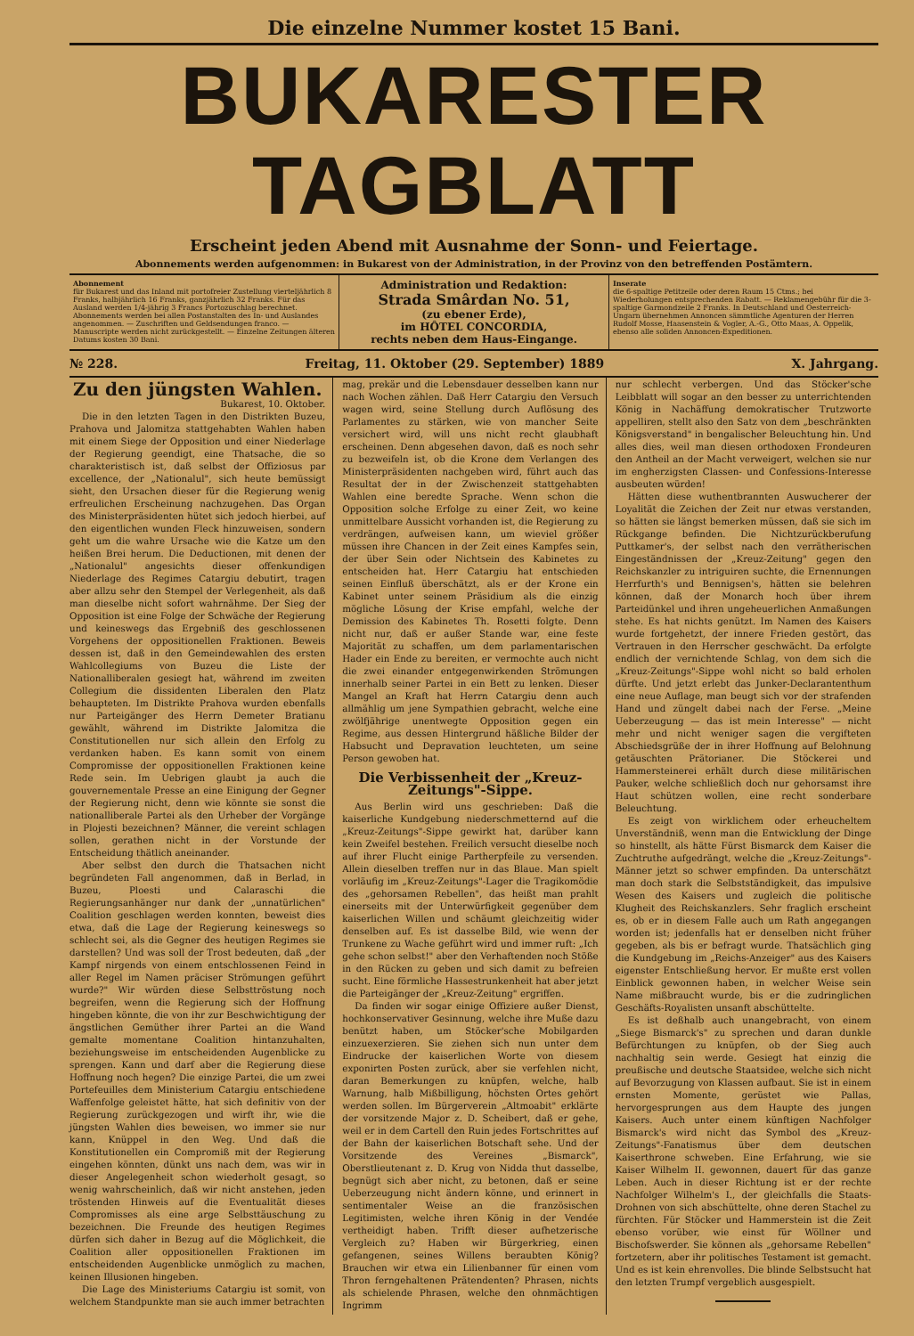Die einzelne Nummer kostet 15 Bani.
BUKARESTER TAGBLATT
Erscheint jeden Abend mit Ausnahme der Sonn- und Feiertage.
Abonnements werden aufgenommen: in Bukarest von der Administration, in der Provinz von den betreffenden Postämtern.
Abonnement
für Bukarest und das Inland mit portofreier Zustellung vierteljährlich 8 Franks, halbjährlich 16 Franks, ganzjährlich 32 Franks. Für das Ausland werden 1/4-jährig 3 Francs Portozuschlag berechnet. Abonnements werden bei allen Postanstalten des In- und Auslandes angenommen. — Zuschriften und Geldsendungen franco. — Manuscripte werden nicht zurückgestellt. — Einzelne Zeitungen älteren Datums kosten 30 Bani.
Administration und Redaktion:
Strada Smârdan No. 51,
(zu ebener Erde),
im HÔTEL CONCORDIA,
rechts neben dem Haus-Eingange.
Inserate
die 6-spaltige Petitzeile oder deren Raum 15 Ctms.; bei Wiederholungen entsprechenden Rabatt. — Reklamengebühr für die 3-spaltige Garmondzeile 2 Franks. In Deutschland und Oesterreich-Ungarn übernehmen Annoncen sämmtliche Agenturen der Herren Rudolf Mosse, Haasenstein & Vogler, A.-G., Otto Maas, A. Oppelik, ebenso alle soliden Annoncen-Expeditionen.
№ 228. Freitag, 11. Oktober (29. September) 1889 X. Jahrgang.
Zu den jüngsten Wahlen.
Bukarest, 10. Oktober.
Die in den letzten Tagen in den Distrikten Buzeu, Prahova und Jalomitza stattgehabten Wahlen haben mit einem Siege der Opposition und einer Niederlage der Regierung geendigt, eine Thatsache, die so charakteristisch ist, daß selbst der Offiziosus par excellence, der „Nationalul", sich heute bemüssigt sieht, den Ursachen dieser für die Regierung wenig erfreulichen Erscheinung nachzugehen. Das Organ des Ministerpräsidenten hütet sich jedoch hierbei, auf den eigentlichen wunden Fleck hinzuweisen, sondern geht um die wahre Ursache wie die Katze um den heißen Brei herum. Die Deductionen, mit denen der „Nationalul" angesichts dieser offenkundigen Niederlage des Regimes Catargiu debutirt, tragen aber allzu sehr den Stempel der Verlegenheit, als daß man dieselbe nicht sofort wahrnähme. Der Sieg der Opposition ist eine Folge der Schwäche der Regierung und keineswegs das Ergebniß des geschlossenen Vorgehens der oppositionellen Fraktionen. Beweis dessen ist, daß in den Gemeindewahlen des ersten Wahlcollegiums von Buzeu die Liste der Nationalliberalen gesiegt hat, während im zweiten Collegium die dissidenten Liberalen den Platz behaupteten. Im Distrikte Prahova wurden ebenfalls nur Parteigänger des Herrn Demeter Bratianu gewählt, während im Distrikte Jalomitza die Constitutionellen nur sich allein den Erfolg zu verdanken haben. Es kann somit von einem Compromisse der oppositionellen Fraktionen keine Rede sein. Im Uebrigen glaubt ja auch die gouvernementale Presse an eine Einigung der Gegner der Regierung nicht, denn wie könnte sie sonst die nationalliberale Partei als den Urheber der Vorgänge in Plojesti bezeichnen? Männer, die vereint schlagen sollen, gerathen nicht in der Vorstunde der Entscheidung thätlich aneinander.
Aber selbst den durch die Thatsachen nicht begründeten Fall angenommen, daß in Berlad, in Buzeu, Ploesti und Calaraschi die Regierungsanhänger nur dank der „unnatürlichen" Coalition geschlagen werden konnten, beweist dies etwa, daß die Lage der Regierung keineswegs so schlecht sei, als die Gegner des heutigen Regimes sie darstellen? Und was soll der Trost bedeuten, daß „der Kampf nirgends von einem entschlossenen Feind in aller Regel im Namen präciser Strömungen geführt wurde?" Wir würden diese Selbsttröstung noch begreifen, wenn die Regierung sich der Hoffnung hingeben könnte, die von ihr zur Beschwichtigung der ängstlichen Gemüther ihrer Partei an die Wand gemalte momentane Coalition hintanzuhalten, beziehungsweise im entscheidenden Augenblicke zu sprengen. Kann und darf aber die Regierung diese Hoffnung noch hegen? Die einzige Partei, die um zwei Portefeuilles dem Ministerium Catargiu entschiedene Waffenfolge geleistet hätte, hat sich definitiv von der Regierung zurückgezogen und wirft ihr, wie die jüngsten Wahlen dies beweisen, wo immer sie nur kann, Knüppel in den Weg. Und daß die Konstitutionellen ein Compromiß mit der Regierung eingehen könnten, dünkt uns nach dem, was wir in dieser Angelegenheit schon wiederholt gesagt, so wenig wahrscheinlich, daß wir nicht anstehen, jeden tröstenden Hinweis auf die Eventualität dieses Compromisses als eine arge Selbsttäuschung zu bezeichnen. Die Freunde des heutigen Regimes dürfen sich daher in Bezug auf die Möglichkeit, die Coalition aller oppositionellen Fraktionen im entscheidenden Augenblicke unmöglich zu machen, keinen Illusionen hingeben.
Die Lage des Ministeriums Catargiu ist somit, von welchem Standpunkte man sie auch immer betrachten
mag, prekär und die Lebensdauer desselben kann nur nach Wochen zählen. Daß Herr Catargiu den Versuch wagen wird, seine Stellung durch Auflösung des Parlamentes zu stärken, wie von mancher Seite versichert wird, will uns nicht recht glaubhaft erscheinen. Denn abgesehen davon, daß es noch sehr zu bezweifeln ist, ob die Krone dem Verlangen des Ministerpräsidenten nachgeben wird, führt auch das Resultat der in der Zwischenzeit stattgehabten Wahlen eine beredte Sprache. Wenn schon die Opposition solche Erfolge zu einer Zeit, wo keine unmittelbare Aussicht vorhanden ist, die Regierung zu verdrängen, aufweisen kann, um wieviel größer müssen ihre Chancen in der Zeit eines Kampfes sein, der über Sein oder Nichtsein des Kabinetes zu entscheiden hat. Herr Catargiu hat entschieden seinen Einfluß überschätzt, als er der Krone ein Kabinet unter seinem Präsidium als die einzig mögliche Lösung der Krise empfahl, welche der Demission des Kabinetes Th. Rosetti folgte. Denn nicht nur, daß er außer Stande war, eine feste Majorität zu schaffen, um dem parlamentarischen Hader ein Ende zu bereiten, er vermochte auch nicht die zwei einander entgegenwirkenden Strömungen innerhalb seiner Partei in ein Bett zu lenken. Dieser Mangel an Kraft hat Herrn Catargiu denn auch allmählig um jene Sympathien gebracht, welche eine zwölfjährige unentwegte Opposition gegen ein Regime, aus dessen Hintergrund häßliche Bilder der Habsucht und Depravation leuchteten, um seine Person gewoben hat.
Die Verbissenheit der „Kreuz-Zeitungs"-Sippe.
Aus Berlin wird uns geschrieben: Daß die kaiserliche Kundgebung niederschmetternd auf die „Kreuz-Zeitungs"-Sippe gewirkt hat, darüber kann kein Zweifel bestehen. Freilich versucht dieselbe noch auf ihrer Flucht einige Partherpfeile zu versenden. Allein dieselben treffen nur in das Blaue. Man spielt vorläufig im „Kreuz-Zeitungs"-Lager die Tragikomödie des „gehorsamen Rebellen", das heißt man prahlt einerseits mit der Unterwürfigkeit gegenüber dem kaiserlichen Willen und schäumt gleichzeitig wider denselben auf. Es ist dasselbe Bild, wie wenn der Trunkene zu Wache geführt wird und immer ruft: „Ich gehe schon selbst!" aber den Verhaftenden noch Stöße in den Rücken zu geben und sich damit zu befreien sucht. Eine förmliche Hassestrunkenheit hat aber jetzt die Parteigänger der „Kreuz-Zeitung" ergriffen.
Da finden wir sogar einige Offiziere außer Dienst, hochkonservativer Gesinnung, welche ihre Muße dazu benützt haben, um Stöcker'sche Mobilgarden einzuexerzieren. Sie ziehen sich nun unter dem Eindrucke der kaiserlichen Worte von diesem exponirten Posten zurück, aber sie verfehlen nicht, daran Bemerkungen zu knüpfen, welche, halb Warnung, halb Mißbilligung, höchsten Ortes gehört werden sollen. Im Bürgerverein „Altmoabit" erklärte der vorsitzende Major z. D. Scheibert, daß er gehe, weil er in dem Cartell den Ruin jedes Fortschrittes auf der Bahn der kaiserlichen Botschaft sehe. Und der Vorsitzende des Vereines „Bismarck", Oberstlieutenant z. D. Krug von Nidda thut dasselbe, begnügt sich aber nicht, zu betonen, daß er seine Ueberzeugung nicht ändern könne, und erinnert in sentimentaler Weise an die französischen Legitimisten, welche ihren König in der Vendée vertheidigt haben. Trifft dieser aufhetzerische Vergleich zu? Haben wir Bürgerkrieg, einen gefangenen, seines Willens beraubten König? Brauchen wir etwa ein Lilienbanner für einen vom Thron ferngehaltenen Prätendenten? Phrasen, nichts als schielende Phrasen, welche den ohnmächtigen Ingrimm
nur schlecht verbergen. Und das Stöcker'sche Leibblatt will sogar an den besser zu unterrichtenden König in Nachäffung demokratischer Trutzworte appelliren, stellt also den Satz von dem „beschränkten Königsverstand" in bengalischer Beleuchtung hin. Und alles dies, weil man diesen orthodoxen Frondeuren den Antheil an der Macht verweigert, welchen sie nur im engherzigsten Classen- und Confessions-Interesse ausbeuten würden!
Hätten diese wuthentbrannten Auswucherer der Loyalität die Zeichen der Zeit nur etwas verstanden, so hätten sie längst bemerken müssen, daß sie sich im Rückgange befinden. Die Nichtzurückberufung Puttkamer's, der selbst nach den verrätherischen Eingeständnissen der „Kreuz-Zeitung" gegen den Reichskanzler zu intriguiren suchte, die Ernennungen Herrfurth's und Bennigsen's, hätten sie belehren können, daß der Monarch hoch über ihrem Parteidünkel und ihren ungeheuerlichen Anmaßungen stehe. Es hat nichts genützt. Im Namen des Kaisers wurde fortgehetzt, der innere Frieden gestört, das Vertrauen in den Herrscher geschwächt. Da erfolgte endlich der vernichtende Schlag, von dem sich die „Kreuz-Zeitungs"-Sippe wohl nicht so bald erholen dürfte. Und jetzt erlebt das Junker-Declarantenthum eine neue Auflage, man beugt sich vor der strafenden Hand und züngelt dabei nach der Ferse. „Meine Ueberzeugung — das ist mein Interesse" — nicht mehr und nicht weniger sagen die vergifteten Abschiedsgrüße der in ihrer Hoffnung auf Belohnung getäuschten Prätorianer. Die Stöckerei und Hammersteinerei erhält durch diese militärischen Pauker, welche schließlich doch nur gehorsamst ihre Haut schützen wollen, eine recht sonderbare Beleuchtung.
Es zeigt von wirklichem oder erheucheltem Unverständniß, wenn man die Entwicklung der Dinge so hinstellt, als hätte Fürst Bismarck dem Kaiser die Zuchtruthe aufgedrängt, welche die „Kreuz-Zeitungs"-Männer jetzt so schwer empfinden. Da unterschätzt man doch stark die Selbstständigkeit, das impulsive Wesen des Kaisers und zugleich die politische Klugheit des Reichskanzlers. Sehr fraglich erscheint es, ob er in diesem Falle auch um Rath angegangen worden ist; jedenfalls hat er denselben nicht früher gegeben, als bis er befragt wurde. Thatsächlich ging die Kundgebung im „Reichs-Anzeiger" aus des Kaisers eigenster Entschließung hervor. Er mußte erst vollen Einblick gewonnen haben, in welcher Weise sein Name mißbraucht wurde, bis er die zudringlichen Geschäfts-Royalisten unsanft abschüttelte.
Es ist deßhalb auch unangebracht, von einem „Siege Bismarck's" zu sprechen und daran dunkle Befürchtungen zu knüpfen, ob der Sieg auch nachhaltig sein werde. Gesiegt hat einzig die preußische und deutsche Staatsidee, welche sich nicht auf Bevorzugung von Klassen aufbaut. Sie ist in einem ernsten Momente, gerüstet wie Pallas, hervorgesprungen aus dem Haupte des jungen Kaisers. Auch unter einem künftigen Nachfolger Bismarck's wird nicht das Symbol des „Kreuz-Zeitungs"-Fanatismus über dem deutschen Kaiserthrone schweben. Eine Erfahrung, wie sie Kaiser Wilhelm II. gewonnen, dauert für das ganze Leben. Auch in dieser Richtung ist er der rechte Nachfolger Wilhelm's I., der gleichfalls die Staats-Drohnen von sich abschüttelte, ohne deren Stachel zu fürchten. Für Stöcker und Hammerstein ist die Zeit ebenso vorüber, wie einst für Wöllner und Bischofswerder. Sie können als „gehorsame Rebellen" fortzetern, aber ihr politisches Testament ist gemacht. Und es ist kein ehrenvolles. Die blinde Selbstsucht hat den letzten Trumpf vergeblich ausgespielt.